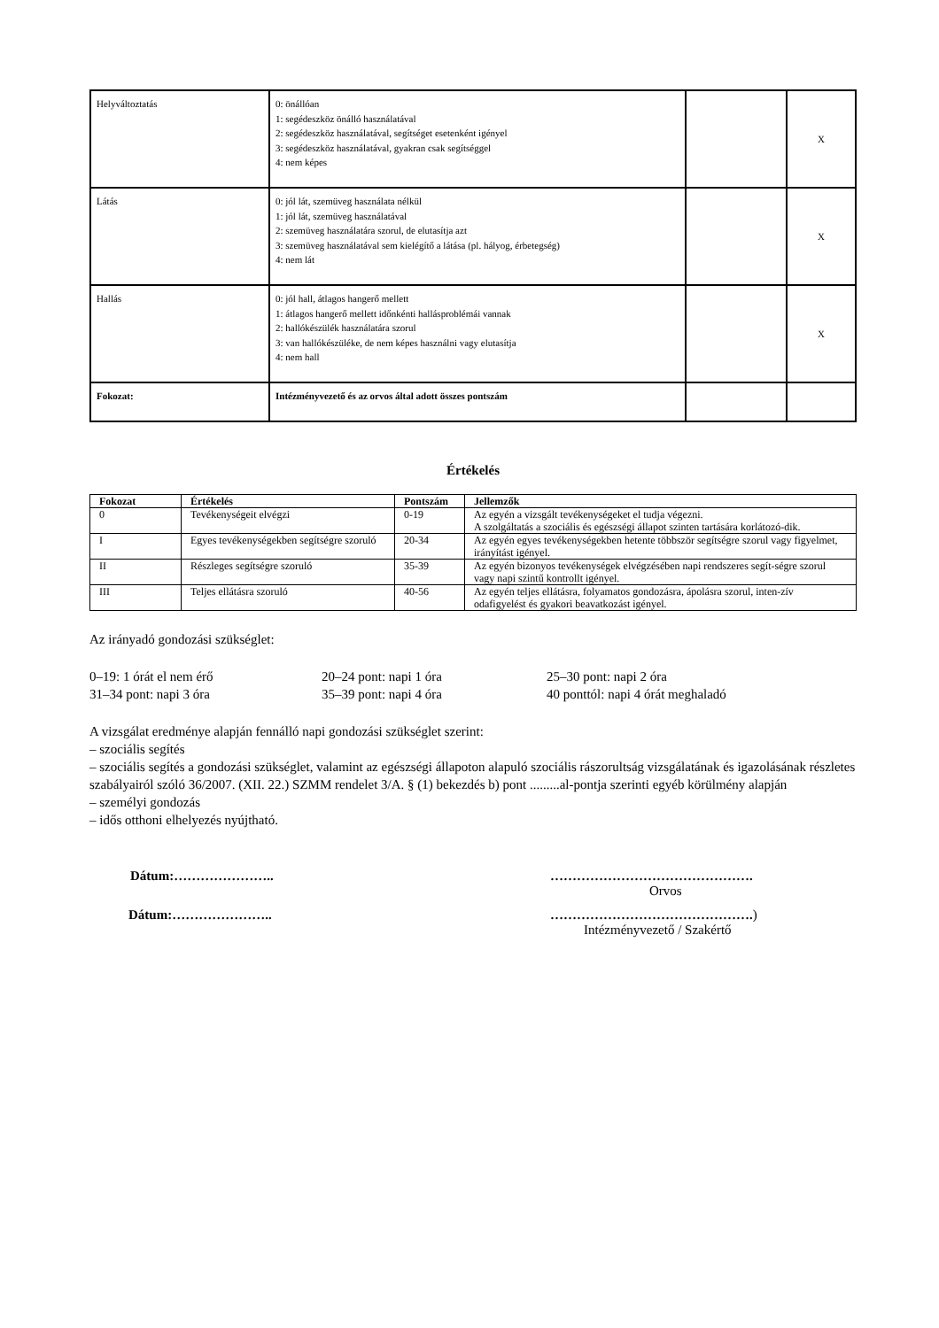| Helyváltoztatás | 0: önállóan 1: segédeszköz önálló használatával 2: segédeszköz használatával, segítséget esetenként igényel 3: segédeszköz használatával, gyakran csak segítséggel 4: nem képes | | X |
| Látás | 0: jól lát, szemüveg használata nélkül 1: jól lát, szemüveg használatával 2: szemüveg használatára szorul, de elutasítja azt 3: szemüveg használatával sem kielégítő a látása (pl. hályog, érbetegség) 4: nem lát | | X |
| Hallás | 0: jól hall, átlagos hangerő mellett 1: átlagos hangerő mellett időnkénti hallásproblémái vannak 2: hallókészülék használatára szorul 3: van hallókészüléke, de nem képes használni vagy elutasítja 4: nem hall | | X |
| Fokozat: | Intézményvezető és az orvos által adott összes pontszám | | |
Értékelés
| Fokozat | Értékelés | Pontszám | Jellemzők |
| --- | --- | --- | --- |
| 0 | Tevékenységeit elvégzi | 0-19 | Az egyén a vizsgált tevékenységeket el tudja végezni. A szolgáltatás a szociális és egészségi állapot szinten tartására korlátozó-dik. |
| I | Egyes tevékenységekben segítségre szoruló | 20-34 | Az egyén egyes tevékenységekben hetente többször segítségre szorul vagy figyelmet, irányítást igényel. |
| II | Részleges segítségre szoruló | 35-39 | Az egyén bizonyos tevékenységek elvégzésében napi rendszeres segít-ségre szorul vagy napi szintű kontrollt igényel. |
| III | Teljes ellátásra szoruló | 40-56 | Az egyén teljes ellátásra, folyamatos gondozásra, ápolásra szorul, inten-zív odafigyelést és gyakori beavatkozást igényel. |
Az irányadó gondozási szükséglet:
0–19: 1 órát el nem érő 20–24 pont: napi 1 óra 25–30 pont: napi 2 óra 31–34 pont: napi 3 óra 35–39 pont: napi 4 óra 40 ponttól: napi 4 órát meghaladó
A vizsgálat eredménye alapján fennálló napi gondozási szükséglet szerint:
– szociális segítés
– szociális segítés a gondozási szükséglet, valamint az egészségi állapoton alapuló szociális rászorultság vizsgálatának és igazolásának részletes szabályairól szóló 36/2007. (XII. 22.) SZMM rendelet 3/A. § (1) bekezdés b) pont .........al-pontja szerinti egyéb körülmény alapján
– személyi gondozás
– idős otthoni elhelyezés nyújtható.
Dátum:………………….. ……………………………………….
Orvos Dátum:………………….. ……………………………………….)
Intézményvezető / Szakértő